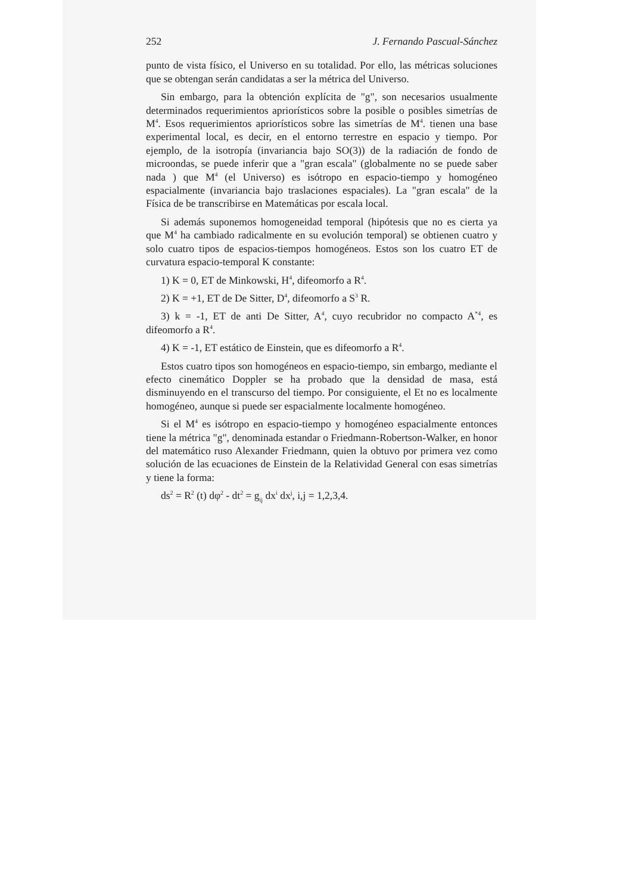252 J. Fernando Pascual-Sánchez
punto de vista físico, el Universo en su totalidad. Por ello, las métricas soluciones que se obtengan serán candidatas a ser la métrica del Universo.
Sin embargo, para la obtención explícita de "g", son necesarios usualmente determinados requerimientos apriorísticos sobre la posible o posibles simetrías de M<sup>4</sup>. Esos requerimientos apriorísticos sobre las simetrías de M<sup>4</sup>. tienen una base experimental local, es decir, en el entorno terrestre en espacio y tiempo. Por ejemplo, de la isotropía (invariancia bajo SO(3)) de la radiación de fondo de microondas, se puede inferir que a "gran escala" (globalmente no se puede saber nada ) que M<sup>4</sup> (el Universo) es isótropo en espacio-tiempo y homogéneo espacialmente (invariancia bajo traslaciones espaciales). La "gran escala" de la Física de be transcribirse en Matemáticas por escala local.
Si además suponemos homogeneidad temporal (hipótesis que no es cierta ya que M<sup>4</sup> ha cambiado radicalmente en su evolución temporal) se obtienen cuatro y solo cuatro tipos de espacios-tiempos homogéneos. Estos son los cuatro ET de curvatura espacio-temporal K constante:
1) K = 0, ET de Minkowski, H<sup>4</sup>, difeomorfo a R<sup>4</sup>.
2) K = +1, ET de De Sitter, D<sup>4</sup>, difeomorfo a S<sup>3</sup> R.
3) k = -1, ET de anti De Sitter, A<sup>4</sup>, cuyo recubridor no compacto A<sup>*4</sup>, es difeomorfo a R<sup>4</sup>.
4) K = -1, ET estático de Einstein, que es difeomorfo a R<sup>4</sup>.
Estos cuatro tipos son homogéneos en espacio-tiempo, sin embargo, mediante el efecto cinemático Doppler se ha probado que la densidad de masa, está disminuyendo en el transcurso del tiempo. Por consiguiente, el Et no es localmente homogéneo, aunque si puede ser espacialmente localmente homogéneo.
Si el M<sup>4</sup> es isótropo en espacio-tiempo y homogéneo espacialmente entonces tiene la métrica "g", denominada estandar o Friedmann-Robertson-Walker, en honor del matemático ruso Alexander Friedmann, quien la obtuvo por primera vez como solución de las ecuaciones de Einstein de la Relatividad General con esas simetrías y tiene la forma:
ds<sup>2</sup> = R<sup>2</sup> (t) dφ<sup>2</sup> - dt<sup>2</sup> = g<sub>ij</sub> dx<sup>i</sup> dx<sup>j</sup>, i,j = 1,2,3,4.